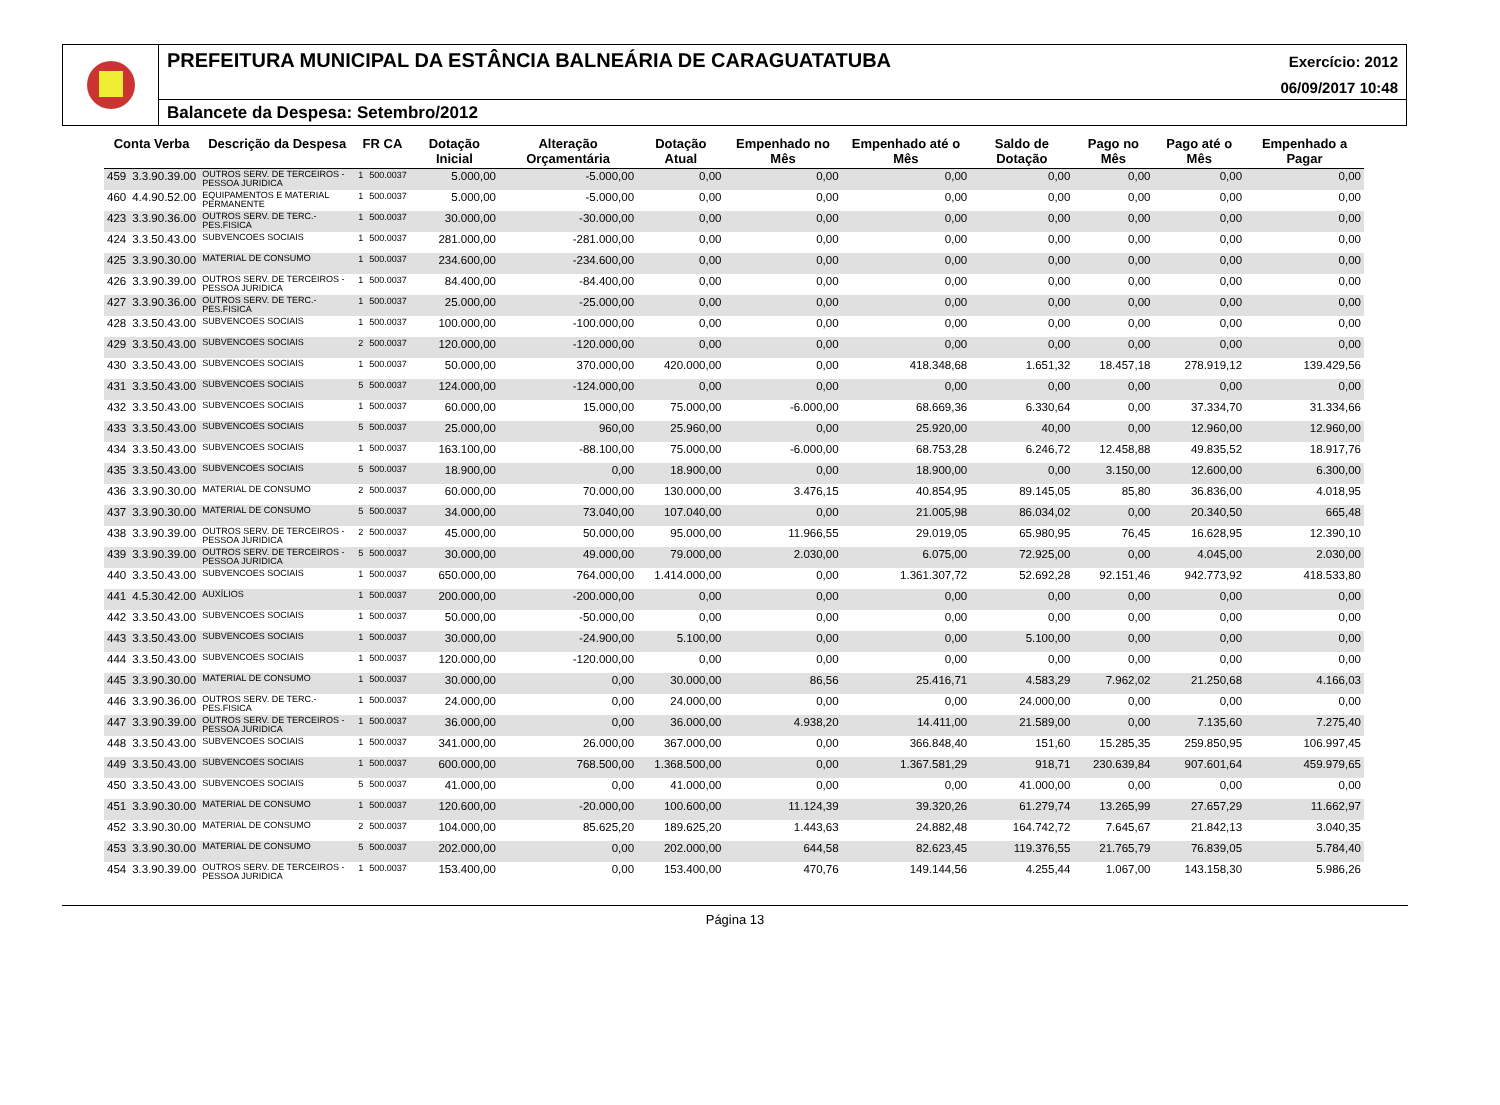PREFEITURA MUNICIPAL DA ESTÂNCIA BALNEÁRIA DE CARAGUATATUBA Exercício: 2012
06/09/2017 10:48
Balancete da Despesa: Setembro/2012
| Conta Verba | | Descrição da Despesa | FR CA | | Dotação Inicial | Alteração Orçamentária | Dotação Atual | Empenhado no Mês | Empenhado até o Mês | Saldo de Dotação | Pago no Mês | Pago até o Mês | Empenhado a Pagar |
| --- | --- | --- | --- | --- | --- | --- | --- | --- | --- | --- | --- | --- | --- |
| 459 | 3.3.90.39.00 | OUTROS SERV. DE TERCEIROS - PESSOA JURIDICA | 1 | 500.0037 | 5.000,00 | -5.000,00 | 0,00 | 0,00 | 0,00 | 0,00 | 0,00 | 0,00 | 0,00 |
| 460 | 4.4.90.52.00 | EQUIPAMENTOS E MATERIAL PERMANENTE | 1 | 500.0037 | 5.000,00 | -5.000,00 | 0,00 | 0,00 | 0,00 | 0,00 | 0,00 | 0,00 | 0,00 |
| 423 | 3.3.90.36.00 | OUTROS SERV. DE TERC.-PES.FISICA | 1 | 500.0037 | 30.000,00 | -30.000,00 | 0,00 | 0,00 | 0,00 | 0,00 | 0,00 | 0,00 | 0,00 |
| 424 | 3.3.50.43.00 | SUBVENCOES SOCIAIS | 1 | 500.0037 | 281.000,00 | -281.000,00 | 0,00 | 0,00 | 0,00 | 0,00 | 0,00 | 0,00 | 0,00 |
| 425 | 3.3.90.30.00 | MATERIAL DE CONSUMO | 1 | 500.0037 | 234.600,00 | -234.600,00 | 0,00 | 0,00 | 0,00 | 0,00 | 0,00 | 0,00 | 0,00 |
| 426 | 3.3.90.39.00 | OUTROS SERV. DE TERCEIROS - PESSOA JURIDICA | 1 | 500.0037 | 84.400,00 | -84.400,00 | 0,00 | 0,00 | 0,00 | 0,00 | 0,00 | 0,00 | 0,00 |
| 427 | 3.3.90.36.00 | OUTROS SERV. DE TERC.-PES.FISICA | 1 | 500.0037 | 25.000,00 | -25.000,00 | 0,00 | 0,00 | 0,00 | 0,00 | 0,00 | 0,00 | 0,00 |
| 428 | 3.3.50.43.00 | SUBVENCOES SOCIAIS | 1 | 500.0037 | 100.000,00 | -100.000,00 | 0,00 | 0,00 | 0,00 | 0,00 | 0,00 | 0,00 | 0,00 |
| 429 | 3.3.50.43.00 | SUBVENCOES SOCIAIS | 2 | 500.0037 | 120.000,00 | -120.000,00 | 0,00 | 0,00 | 0,00 | 0,00 | 0,00 | 0,00 | 0,00 |
| 430 | 3.3.50.43.00 | SUBVENCOES SOCIAIS | 1 | 500.0037 | 50.000,00 | 370.000,00 | 420.000,00 | 0,00 | 418.348,68 | 1.651,32 | 18.457,18 | 278.919,12 | 139.429,56 |
| 431 | 3.3.50.43.00 | SUBVENCOES SOCIAIS | 5 | 500.0037 | 124.000,00 | -124.000,00 | 0,00 | 0,00 | 0,00 | 0,00 | 0,00 | 0,00 | 0,00 |
| 432 | 3.3.50.43.00 | SUBVENCOES SOCIAIS | 1 | 500.0037 | 60.000,00 | 15.000,00 | 75.000,00 | -6.000,00 | 68.669,36 | 6.330,64 | 0,00 | 37.334,70 | 31.334,66 |
| 433 | 3.3.50.43.00 | SUBVENCOES SOCIAIS | 5 | 500.0037 | 25.000,00 | 960,00 | 25.960,00 | 0,00 | 25.920,00 | 40,00 | 0,00 | 12.960,00 | 12.960,00 |
| 434 | 3.3.50.43.00 | SUBVENCOES SOCIAIS | 1 | 500.0037 | 163.100,00 | -88.100,00 | 75.000,00 | -6.000,00 | 68.753,28 | 6.246,72 | 12.458,88 | 49.835,52 | 18.917,76 |
| 435 | 3.3.50.43.00 | SUBVENCOES SOCIAIS | 5 | 500.0037 | 18.900,00 | 0,00 | 18.900,00 | 0,00 | 18.900,00 | 0,00 | 3.150,00 | 12.600,00 | 6.300,00 |
| 436 | 3.3.90.30.00 | MATERIAL DE CONSUMO | 2 | 500.0037 | 60.000,00 | 70.000,00 | 130.000,00 | 3.476,15 | 40.854,95 | 89.145,05 | 85,80 | 36.836,00 | 4.018,95 |
| 437 | 3.3.90.30.00 | MATERIAL DE CONSUMO | 5 | 500.0037 | 34.000,00 | 73.040,00 | 107.040,00 | 0,00 | 21.005,98 | 86.034,02 | 0,00 | 20.340,50 | 665,48 |
| 438 | 3.3.90.39.00 | OUTROS SERV. DE TERCEIROS - PESSOA JURIDICA | 2 | 500.0037 | 45.000,00 | 50.000,00 | 95.000,00 | 11.966,55 | 29.019,05 | 65.980,95 | 76,45 | 16.628,95 | 12.390,10 |
| 439 | 3.3.90.39.00 | OUTROS SERV. DE TERCEIROS - PESSOA JURIDICA | 5 | 500.0037 | 30.000,00 | 49.000,00 | 79.000,00 | 2.030,00 | 6.075,00 | 72.925,00 | 0,00 | 4.045,00 | 2.030,00 |
| 440 | 3.3.50.43.00 | SUBVENCOES SOCIAIS | 1 | 500.0037 | 650.000,00 | 764.000,00 | 1.414.000,00 | 0,00 | 1.361.307,72 | 52.692,28 | 92.151,46 | 942.773,92 | 418.533,80 |
| 441 | 4.5.30.42.00 | AUXÍLIOS | 1 | 500.0037 | 200.000,00 | -200.000,00 | 0,00 | 0,00 | 0,00 | 0,00 | 0,00 | 0,00 | 0,00 |
| 442 | 3.3.50.43.00 | SUBVENCOES SOCIAIS | 1 | 500.0037 | 50.000,00 | -50.000,00 | 0,00 | 0,00 | 0,00 | 0,00 | 0,00 | 0,00 | 0,00 |
| 443 | 3.3.50.43.00 | SUBVENCOES SOCIAIS | 1 | 500.0037 | 30.000,00 | -24.900,00 | 5.100,00 | 0,00 | 0,00 | 5.100,00 | 0,00 | 0,00 | 0,00 |
| 444 | 3.3.50.43.00 | SUBVENCOES SOCIAIS | 1 | 500.0037 | 120.000,00 | -120.000,00 | 0,00 | 0,00 | 0,00 | 0,00 | 0,00 | 0,00 | 0,00 |
| 445 | 3.3.90.30.00 | MATERIAL DE CONSUMO | 1 | 500.0037 | 30.000,00 | 0,00 | 30.000,00 | 86,56 | 25.416,71 | 4.583,29 | 7.962,02 | 21.250,68 | 4.166,03 |
| 446 | 3.3.90.36.00 | OUTROS SERV. DE TERC.-PES.FISICA | 1 | 500.0037 | 24.000,00 | 0,00 | 24.000,00 | 0,00 | 0,00 | 24.000,00 | 0,00 | 0,00 | 0,00 |
| 447 | 3.3.90.39.00 | OUTROS SERV. DE TERCEIROS - PESSOA JURIDICA | 1 | 500.0037 | 36.000,00 | 0,00 | 36.000,00 | 4.938,20 | 14.411,00 | 21.589,00 | 0,00 | 7.135,60 | 7.275,40 |
| 448 | 3.3.50.43.00 | SUBVENCOES SOCIAIS | 1 | 500.0037 | 341.000,00 | 26.000,00 | 367.000,00 | 0,00 | 366.848,40 | 151,60 | 15.285,35 | 259.850,95 | 106.997,45 |
| 449 | 3.3.50.43.00 | SUBVENCOES SOCIAIS | 1 | 500.0037 | 600.000,00 | 768.500,00 | 1.368.500,00 | 0,00 | 1.367.581,29 | 918,71 | 230.639,84 | 907.601,64 | 459.979,65 |
| 450 | 3.3.50.43.00 | SUBVENCOES SOCIAIS | 5 | 500.0037 | 41.000,00 | 0,00 | 41.000,00 | 0,00 | 0,00 | 41.000,00 | 0,00 | 0,00 | 0,00 |
| 451 | 3.3.90.30.00 | MATERIAL DE CONSUMO | 1 | 500.0037 | 120.600,00 | -20.000,00 | 100.600,00 | 11.124,39 | 39.320,26 | 61.279,74 | 13.265,99 | 27.657,29 | 11.662,97 |
| 452 | 3.3.90.30.00 | MATERIAL DE CONSUMO | 2 | 500.0037 | 104.000,00 | 85.625,20 | 189.625,20 | 1.443,63 | 24.882,48 | 164.742,72 | 7.645,67 | 21.842,13 | 3.040,35 |
| 453 | 3.3.90.30.00 | MATERIAL DE CONSUMO | 5 | 500.0037 | 202.000,00 | 0,00 | 202.000,00 | 644,58 | 82.623,45 | 119.376,55 | 21.765,79 | 76.839,05 | 5.784,40 |
| 454 | 3.3.90.39.00 | OUTROS SERV. DE TERCEIROS - PESSOA JURIDICA | 1 | 500.0037 | 153.400,00 | 0,00 | 153.400,00 | 470,76 | 149.144,56 | 4.255,44 | 1.067,00 | 143.158,30 | 5.986,26 |
Página 13